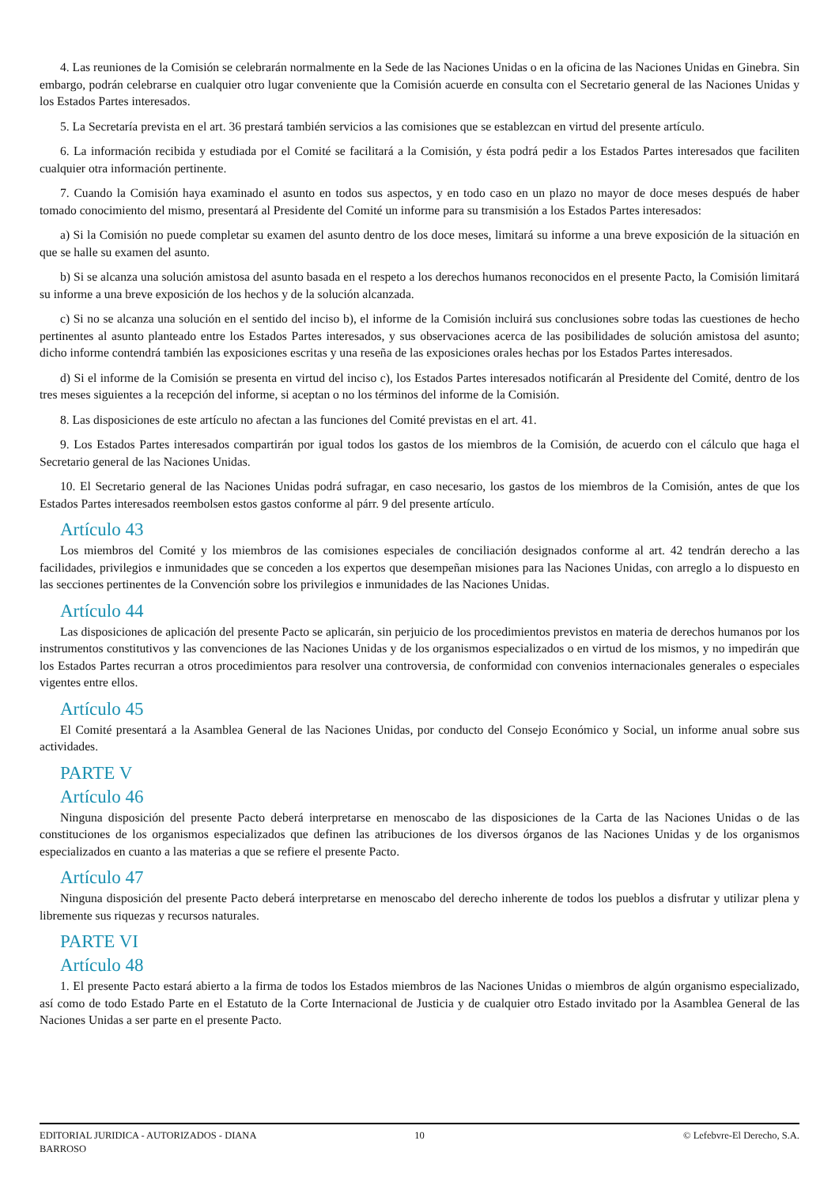4. Las reuniones de la Comisión se celebrarán normalmente en la Sede de las Naciones Unidas o en la oficina de las Naciones Unidas en Ginebra. Sin embargo, podrán celebrarse en cualquier otro lugar conveniente que la Comisión acuerde en consulta con el Secretario general de las Naciones Unidas y los Estados Partes interesados.
5. La Secretaría prevista en el art. 36 prestará también servicios a las comisiones que se establezcan en virtud del presente artículo.
6. La información recibida y estudiada por el Comité se facilitará a la Comisión, y ésta podrá pedir a los Estados Partes interesados que faciliten cualquier otra información pertinente.
7. Cuando la Comisión haya examinado el asunto en todos sus aspectos, y en todo caso en un plazo no mayor de doce meses después de haber tomado conocimiento del mismo, presentará al Presidente del Comité un informe para su transmisión a los Estados Partes interesados:
a) Si la Comisión no puede completar su examen del asunto dentro de los doce meses, limitará su informe a una breve exposición de la situación en que se halle su examen del asunto.
b) Si se alcanza una solución amistosa del asunto basada en el respeto a los derechos humanos reconocidos en el presente Pacto, la Comisión limitará su informe a una breve exposición de los hechos y de la solución alcanzada.
c) Si no se alcanza una solución en el sentido del inciso b), el informe de la Comisión incluirá sus conclusiones sobre todas las cuestiones de hecho pertinentes al asunto planteado entre los Estados Partes interesados, y sus observaciones acerca de las posibilidades de solución amistosa del asunto; dicho informe contendrá también las exposiciones escritas y una reseña de las exposiciones orales hechas por los Estados Partes interesados.
d) Si el informe de la Comisión se presenta en virtud del inciso c), los Estados Partes interesados notificarán al Presidente del Comité, dentro de los tres meses siguientes a la recepción del informe, si aceptan o no los términos del informe de la Comisión.
8. Las disposiciones de este artículo no afectan a las funciones del Comité previstas en el art. 41.
9. Los Estados Partes interesados compartirán por igual todos los gastos de los miembros de la Comisión, de acuerdo con el cálculo que haga el Secretario general de las Naciones Unidas.
10. El Secretario general de las Naciones Unidas podrá sufragar, en caso necesario, los gastos de los miembros de la Comisión, antes de que los Estados Partes interesados reembolsen estos gastos conforme al párr. 9 del presente artículo.
Artículo 43
Los miembros del Comité y los miembros de las comisiones especiales de conciliación designados conforme al art. 42 tendrán derecho a las facilidades, privilegios e inmunidades que se conceden a los expertos que desempeñan misiones para las Naciones Unidas, con arreglo a lo dispuesto en las secciones pertinentes de la Convención sobre los privilegios e inmunidades de las Naciones Unidas.
Artículo 44
Las disposiciones de aplicación del presente Pacto se aplicarán, sin perjuicio de los procedimientos previstos en materia de derechos humanos por los instrumentos constitutivos y las convenciones de las Naciones Unidas y de los organismos especializados o en virtud de los mismos, y no impedirán que los Estados Partes recurran a otros procedimientos para resolver una controversia, de conformidad con convenios internacionales generales o especiales vigentes entre ellos.
Artículo 45
El Comité presentará a la Asamblea General de las Naciones Unidas, por conducto del Consejo Económico y Social, un informe anual sobre sus actividades.
PARTE V
Artículo 46
Ninguna disposición del presente Pacto deberá interpretarse en menoscabo de las disposiciones de la Carta de las Naciones Unidas o de las constituciones de los organismos especializados que definen las atribuciones de los diversos órganos de las Naciones Unidas y de los organismos especializados en cuanto a las materias a que se refiere el presente Pacto.
Artículo 47
Ninguna disposición del presente Pacto deberá interpretarse en menoscabo del derecho inherente de todos los pueblos a disfrutar y utilizar plena y libremente sus riquezas y recursos naturales.
PARTE VI
Artículo 48
1. El presente Pacto estará abierto a la firma de todos los Estados miembros de las Naciones Unidas o miembros de algún organismo especializado, así como de todo Estado Parte en el Estatuto de la Corte Internacional de Justicia y de cualquier otro Estado invitado por la Asamblea General de las Naciones Unidas a ser parte en el presente Pacto.
EDITORIAL JURIDICA - AUTORIZADOS - DIANA BARROSO
10 © Lefebvre-El Derecho, S.A.